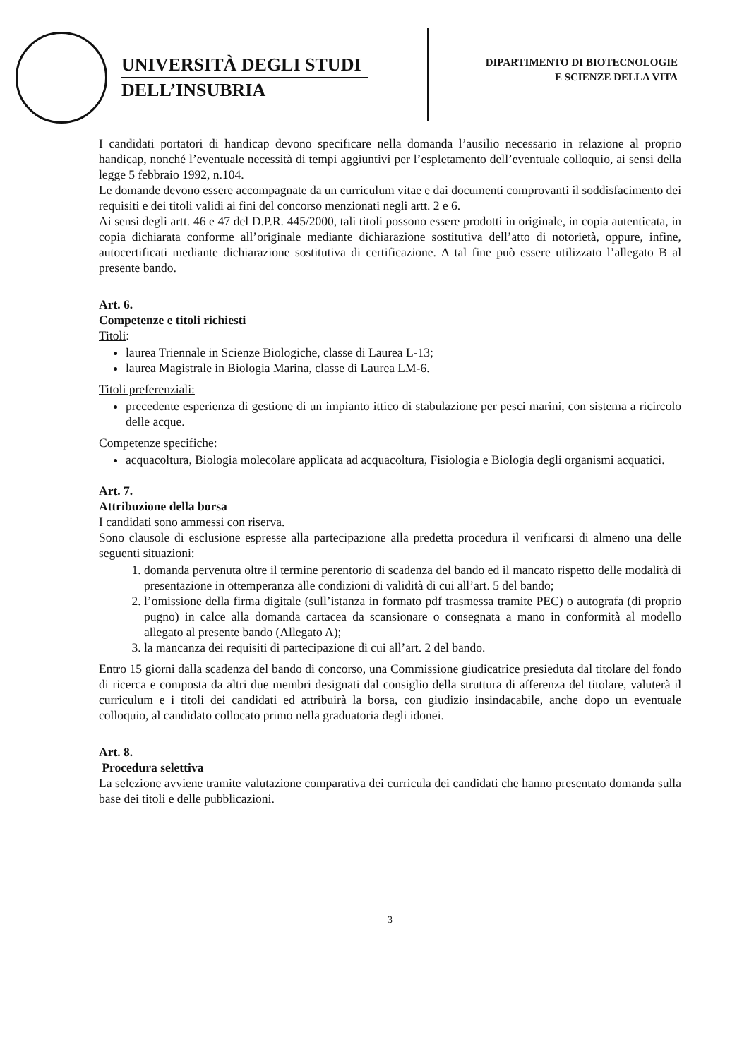UNIVERSITÀ DEGLI STUDI
DELL’INSUBRIA
DIPARTIMENTO DI BIOTECNOLOGIE
E SCIENZE DELLA VITA
I candidati portatori di handicap devono specificare nella domanda l’ausilio necessario in relazione al proprio handicap, nonché l’eventuale necessità di tempi aggiuntivi per l’espletamento dell’eventuale colloquio, ai sensi della legge 5 febbraio 1992, n.104.
Le domande devono essere accompagnate da un curriculum vitae e dai documenti comprovanti il soddisfacimento dei requisiti e dei titoli validi ai fini del concorso menzionati negli artt. 2 e 6.
Ai sensi degli artt. 46 e 47 del D.P.R. 445/2000, tali titoli possono essere prodotti in originale, in copia autenticata, in copia dichiarata conforme all’originale mediante dichiarazione sostitutiva dell’atto di notorietà, oppure, infine, autocertificati mediante dichiarazione sostitutiva di certificazione. A tal fine può essere utilizzato l’allegato B al presente bando.
Art. 6.
Competenze e titoli richiesti
Titoli:
laurea Triennale in Scienze Biologiche, classe di Laurea L-13;
laurea Magistrale in Biologia Marina, classe di Laurea LM-6.
Titoli preferenziali:
precedente esperienza di gestione di un impianto ittico di stabulazione per pesci marini, con sistema a ricircolo delle acque.
Competenze specifiche:
acquacoltura, Biologia molecolare applicata ad acquacoltura, Fisiologia e Biologia degli organismi acquatici.
Art. 7.
Attribuzione della borsa
I candidati sono ammessi con riserva.
Sono clausole di esclusione espresse alla partecipazione alla predetta procedura il verificarsi di almeno una delle seguenti situazioni:
1. domanda pervenuta oltre il termine perentorio di scadenza del bando ed il mancato rispetto delle modalità di presentazione in ottemperanza alle condizioni di validità di cui all’art. 5 del bando;
2. l’omissione della firma digitale (sull’istanza in formato pdf trasmessa tramite PEC) o autografa (di proprio pugno) in calce alla domanda cartacea da scansionare o consegnata a mano in conformità al modello allegato al presente bando (Allegato A);
3. la mancanza dei requisiti di partecipazione di cui all’art. 2 del bando.
Entro 15 giorni dalla scadenza del bando di concorso, una Commissione giudicatrice presieduta dal titolare del fondo di ricerca e composta da altri due membri designati dal consiglio della struttura di afferenza del titolare, valuterà il curriculum e i titoli dei candidati ed attribuirà la borsa, con giudizio insindacabile, anche dopo un eventuale colloquio, al candidato collocato primo nella graduatoria degli idonei.
Art. 8.
Procedura selettiva
La selezione avviene tramite valutazione comparativa dei curricula dei candidati che hanno presentato domanda sulla base dei titoli e delle pubblicazioni.
3